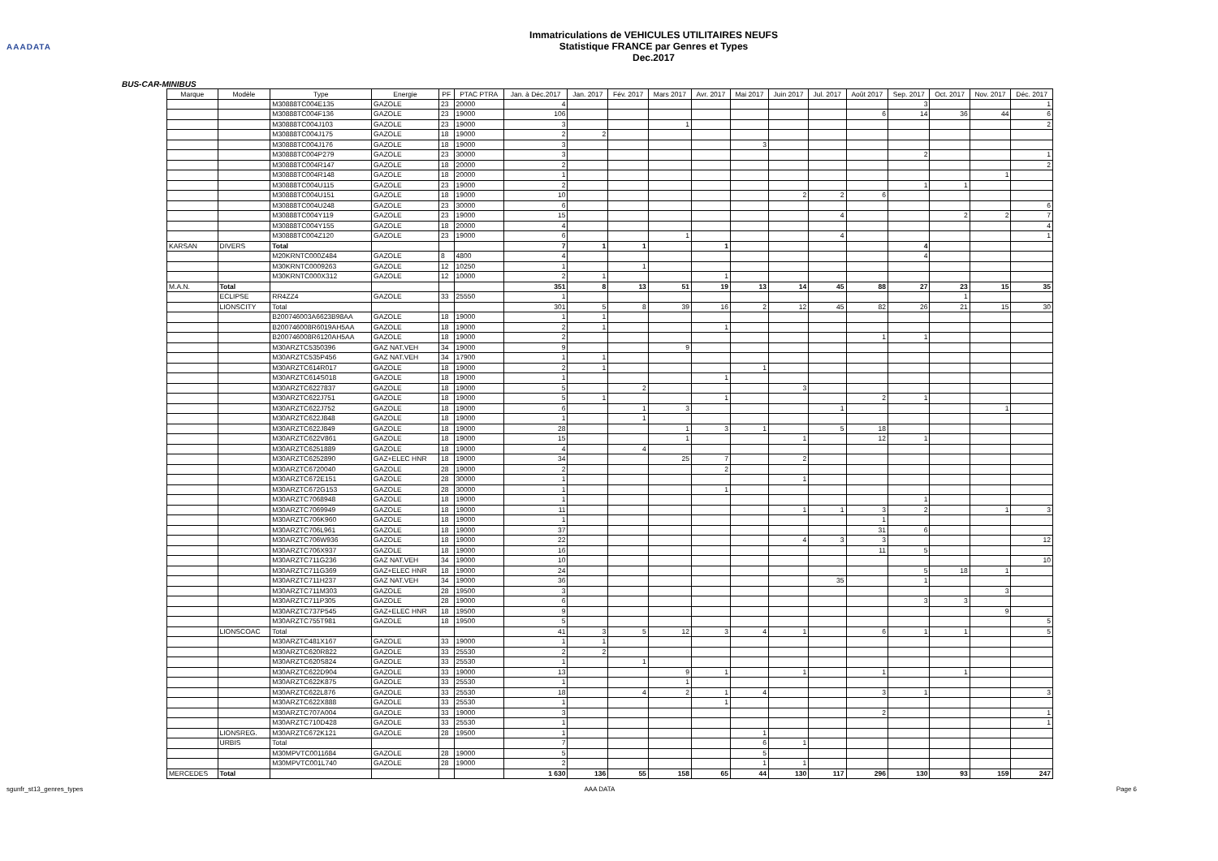AAADATA
Immatriculations de VEHICULES UTILITAIRES NEUFS
Statistique FRANCE par Genres et Types
Dec.2017
BUS-CAR-MINIBUS
| Marque | Modèle | Type | Energie | PF | PTAC PTRA | Jan. à Déc.2017 | Jan. 2017 | Fév. 2017 | Mars 2017 | Avr. 2017 | Mai 2017 | Juin 2017 | Jul. 2017 | Août 2017 | Sep. 2017 | Oct. 2017 | Nov. 2017 | Déc. 2017 |
| --- | --- | --- | --- | --- | --- | --- | --- | --- | --- | --- | --- | --- | --- | --- | --- | --- | --- | --- |
| | | M30888TC004E135 | GAZOLE | 23 | 20000 | 4 | | | | | | | | | 3 | | | 1 |
| | | M30888TC004F136 | GAZOLE | 23 | 19000 | 106 | | | | | | | | 6 | 14 | 36 | 44 | 6 |
| | | M30888TC004J103 | GAZOLE | 23 | 19000 | 3 | | | 1 | | | | | | | | | 2 |
| | | M30888TC004J175 | GAZOLE | 18 | 19000 | 2 | 2 | | | | | | | | | | | |
| | | M30888TC004J176 | GAZOLE | 18 | 19000 | 3 | | | | | 3 | | | | | | | |
| | | M30888TC004P279 | GAZOLE | 23 | 30000 | 3 | | | | | | | | | 2 | | | 1 |
| | | M30888TC004R147 | GAZOLE | 18 | 20000 | 2 | | | | | | | | | | | | 2 |
| | | M30888TC004R148 | GAZOLE | 18 | 20000 | 1 | | | | | | | | | | | 1 | |
| | | M30888TC004U115 | GAZOLE | 23 | 19000 | 2 | | | | | | | | | 1 | 1 | | |
| | | M30888TC004U151 | GAZOLE | 18 | 19000 | 10 | | | | | | 2 | 2 | 6 | | | | |
| | | M30888TC004U248 | GAZOLE | 23 | 30000 | 6 | | | | | | | | | | | | 6 |
| | | M30888TC004Y119 | GAZOLE | 23 | 19000 | 15 | | | | | | | 4 | | | 2 | 2 | 7 |
| | | M30888TC004Y155 | GAZOLE | 18 | 20000 | 4 | | | | | | | | | | | | 4 |
| | | M30888TC004Z120 | GAZOLE | 23 | 19000 | 6 | | | 1 | | | | 4 | | | | | 1 |
| KARSAN | DIVERS | Total | | | | 7 | 1 | 1 | | 1 | | | | | 4 | | | |
| | | M20KRNTC000Z484 | GAZOLE | 8 | 4800 | 4 | | | | | | | | | 4 | | | |
| | | M30KRNTC0009263 | GAZOLE | 12 | 10250 | 1 | | 1 | | | | | | | | | | |
| | | M30KRNTC000X312 | GAZOLE | 12 | 10000 | 2 | 1 | | | 1 | | | | | | | | |
| M.A.N. | Total | | | | | 351 | 8 | 13 | 51 | 19 | 13 | 14 | 45 | 88 | 27 | 23 | 15 | 35 |
| | ECLIPSE | RR4ZZ4 | GAZOLE | 33 | 25550 | 1 | | | | | | | | | | 1 | | |
| | LIONSCITY | Total | | | | 301 | 5 | 8 | 39 | 16 | 2 | 12 | 45 | 82 | 26 | 21 | 15 | 30 |
| | | B200746003A6623B98AA | GAZOLE | 18 | 19000 | 1 | 1 | | | | | | | | | | | |
| | | B200746008R6019AH5AA | GAZOLE | 18 | 19000 | 2 | 1 | | | 1 | | | | | | | | |
| | | B200746008R6120AH5AA | GAZOLE | 18 | 19000 | 2 | | | | | | | | 1 | 1 | | | |
| | | M30ARZTC5350396 | GAZ NAT.VEH | 34 | 19000 | 9 | | | 9 | | | | | | | | | |
| | | M30ARZTC535P456 | GAZ NAT.VEH | 34 | 17900 | 1 | 1 | | | | | | | | | | | |
| | | M30ARZTC614R017 | GAZOLE | 18 | 19000 | 2 | 1 | | | | 1 | | | | | | | |
| | | M30ARZTC614S018 | GAZOLE | 18 | 19000 | 1 | | | | 1 | | | | | | | | |
| | | M30ARZTC6227837 | GAZOLE | 18 | 19000 | 5 | | 2 | | | | 3 | | | | | | |
| | | M30ARZTC622J751 | GAZOLE | 18 | 19000 | 5 | 1 | | | 1 | | | | 2 | 1 | | | |
| | | M30ARZTC622J752 | GAZOLE | 18 | 19000 | 6 | | 1 | 3 | | | | 1 | | | | 1 | |
| | | M30ARZTC622J848 | GAZOLE | 18 | 19000 | 1 | | 1 | | | | | | | | | | |
| | | M30ARZTC622J849 | GAZOLE | 18 | 19000 | 28 | | | 1 | 3 | 1 | | 5 | 18 | | | | |
| | | M30ARZTC622V861 | GAZOLE | 18 | 19000 | 15 | | | 1 | | | 1 | | 12 | 1 | | | |
| | | M30ARZTC6251889 | GAZOLE | 18 | 19000 | 4 | | 4 | | | | | | | | | | |
| | | M30ARZTC6252890 | GAZ+ELEC HNR | 18 | 19000 | 34 | | | 25 | 7 | | 2 | | | | | | |
| | | M30ARZTC6720040 | GAZOLE | 28 | 19000 | 2 | | | | 2 | | | | | | | | |
| | | M30ARZTC672E151 | GAZOLE | 28 | 30000 | 1 | | | | | | 1 | | | | | | |
| | | M30ARZTC672G153 | GAZOLE | 28 | 30000 | 1 | | | | 1 | | | | | | | | |
| | | M30ARZTC7068948 | GAZOLE | 18 | 19000 | 1 | | | | | | | | | 1 | | | |
| | | M30ARZTC7069949 | GAZOLE | 18 | 19000 | 11 | | | | | | 1 | 1 | 3 | 2 | | 1 | 3 |
| | | M30ARZTC706K960 | GAZOLE | 18 | 19000 | 1 | | | | | | | | 1 | | | | |
| | | M30ARZTC706L961 | GAZOLE | 18 | 19000 | 37 | | | | | | | | 31 | 6 | | | |
| | | M30ARZTC706W936 | GAZOLE | 18 | 19000 | 22 | | | | | | 4 | 3 | 3 | | | | 12 |
| | | M30ARZTC706X937 | GAZOLE | 18 | 19000 | 16 | | | | | | | | 11 | 5 | | | |
| | | M30ARZTC711G236 | GAZ NAT.VEH | 34 | 19000 | 10 | | | | | | | | | | | | 10 |
| | | M30ARZTC711G369 | GAZ+ELEC HNR | 18 | 19000 | 24 | | | | | | | | | 5 | 18 | 1 | |
| | | M30ARZTC711H237 | GAZ NAT.VEH | 34 | 19000 | 36 | | | | | | | 35 | | 1 | | | |
| | | M30ARZTC711M303 | GAZOLE | 28 | 19500 | 3 | | | | | | | | | | | 3 | |
| | | M30ARZTC711P305 | GAZOLE | 28 | 19000 | 6 | | | | | | | | | 3 | 3 | | |
| | | M30ARZTC737P545 | GAZ+ELEC HNR | 18 | 19500 | 9 | | | | | | | | | | | 9 | |
| | | M30ARZTC755T981 | GAZOLE | 18 | 19500 | 5 | | | | | | | | | | | | 5 |
| | LIONSCOAC | Total | | | | 41 | 3 | 5 | 12 | 3 | 4 | 1 | | 6 | 1 | 1 | | 5 |
| | | M30ARZTC481X167 | GAZOLE | 33 | 19000 | 1 | 1 | | | | | | | | | | | |
| | | M30ARZTC620R822 | GAZOLE | 33 | 25530 | 2 | 2 | | | | | | | | | | | |
| | | M30ARZTC620S824 | GAZOLE | 33 | 25530 | 1 | | 1 | | | | | | | | | | |
| | | M30ARZTC622D904 | GAZOLE | 33 | 19000 | 13 | | | 9 | 1 | | 1 | | 1 | | 1 | | |
| | | M30ARZTC622K875 | GAZOLE | 33 | 25530 | 1 | | | 1 | | | | | | | | | |
| | | M30ARZTC622L876 | GAZOLE | 33 | 25530 | 18 | | 4 | 2 | 1 | 4 | | | 3 | 1 | | | 3 |
| | | M30ARZTC622X888 | GAZOLE | 33 | 25530 | 1 | | | | 1 | | | | | | | | |
| | | M30ARZTC707A004 | GAZOLE | 33 | 19000 | 3 | | | | | | | | 2 | | | | 1 |
| | | M30ARZTC710D428 | GAZOLE | 33 | 25530 | 1 | | | | | | | | | | | | 1 |
| | LIONSREG. | M30ARZTC672K121 | GAZOLE | 28 | 19500 | 1 | | | | | 1 | | | | | | | |
| | URBIS | Total | | | | 7 | | | | | 6 | 1 | | | | | | |
| | | M30MPVTC0011684 | GAZOLE | 28 | 19000 | 5 | | | | | 5 | | | | | | | |
| | | M30MPVTC001L740 | GAZOLE | 28 | 19000 | 2 | | | | | 1 | 1 | | | | | | |
| MERCEDES | Total | | | | | 1 630 | 136 | 55 | 158 | 65 | 44 | 130 | 117 | 296 | 130 | 93 | 159 | 247 |
sgunfr_st13_genres_types AAA DATA Page 6